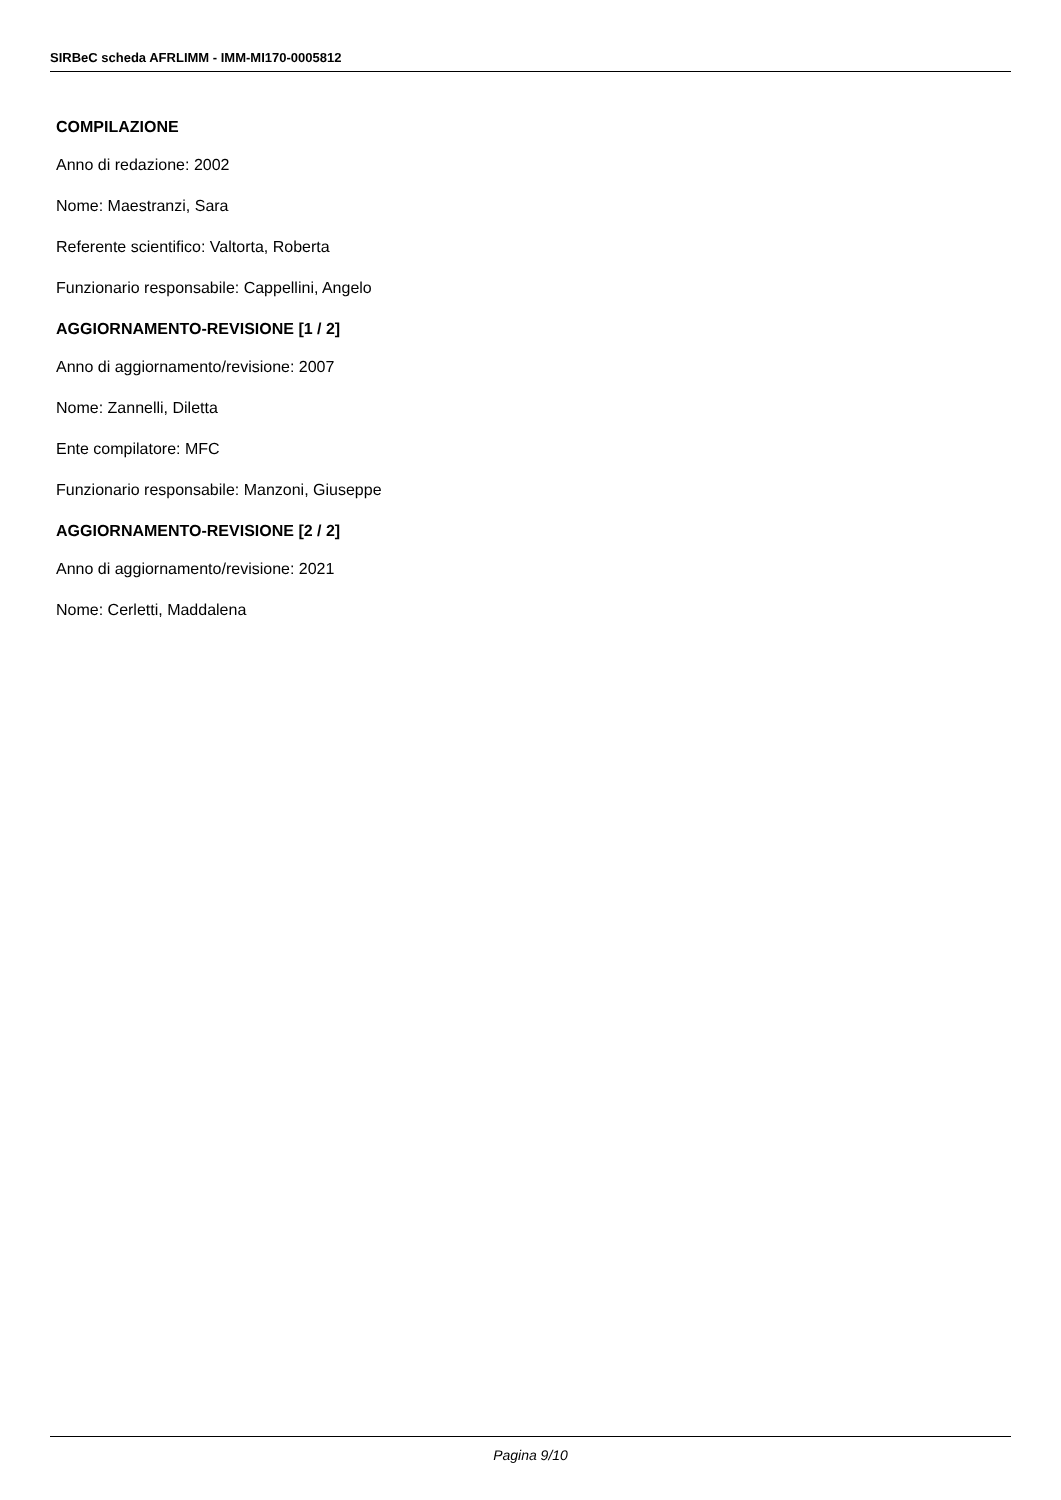SIRBeC scheda AFRLIMM - IMM-MI170-0005812
COMPILAZIONE
Anno di redazione: 2002
Nome: Maestranzi, Sara
Referente scientifico: Valtorta, Roberta
Funzionario responsabile: Cappellini, Angelo
AGGIORNAMENTO-REVISIONE [1 / 2]
Anno di aggiornamento/revisione: 2007
Nome: Zannelli, Diletta
Ente compilatore: MFC
Funzionario responsabile: Manzoni, Giuseppe
AGGIORNAMENTO-REVISIONE [2 / 2]
Anno di aggiornamento/revisione: 2021
Nome: Cerletti, Maddalena
Pagina 9/10